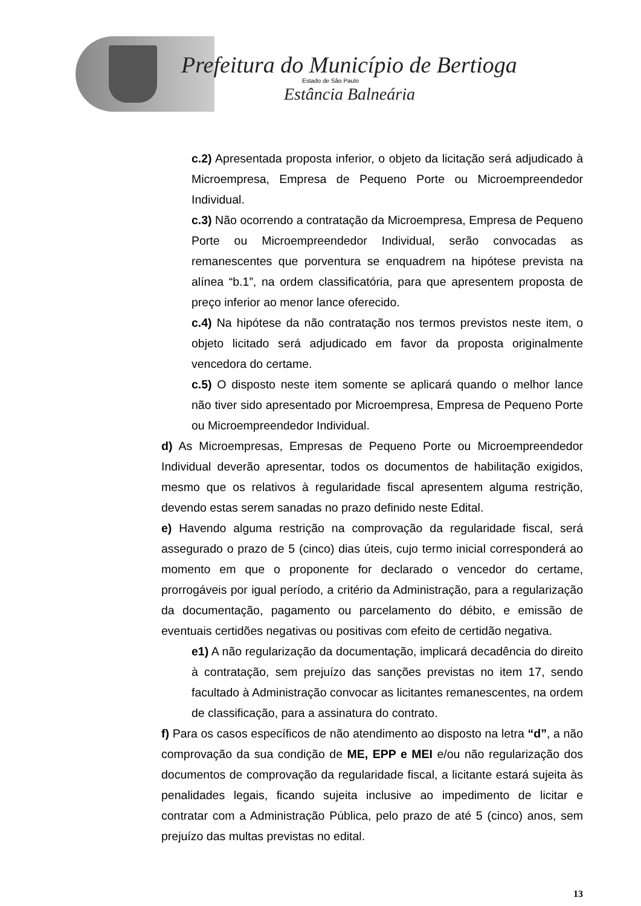Prefeitura do Município de Bertioga
Estado de São Paulo
Estância Balneária
c.2) Apresentada proposta inferior, o objeto da licitação será adjudicado à Microempresa, Empresa de Pequeno Porte ou Microempreendedor Individual.
c.3) Não ocorrendo a contratação da Microempresa, Empresa de Pequeno Porte ou Microempreendedor Individual, serão convocadas as remanescentes que porventura se enquadrem na hipótese prevista na alínea “b.1”, na ordem classificatória, para que apresentem proposta de preço inferior ao menor lance oferecido.
c.4) Na hipótese da não contratação nos termos previstos neste item, o objeto licitado será adjudicado em favor da proposta originalmente vencedora do certame.
c.5) O disposto neste item somente se aplicará quando o melhor lance não tiver sido apresentado por Microempresa, Empresa de Pequeno Porte ou Microempreendedor Individual.
d) As Microempresas, Empresas de Pequeno Porte ou Microempreendedor Individual deverão apresentar, todos os documentos de habilitação exigidos, mesmo que os relativos à regularidade fiscal apresentem alguma restrição, devendo estas serem sanadas no prazo definido neste Edital.
e) Havendo alguma restrição na comprovação da regularidade fiscal, será assegurado o prazo de 5 (cinco) dias úteis, cujo termo inicial corresponderá ao momento em que o proponente for declarado o vencedor do certame, prorrogáveis por igual período, a critério da Administração, para a regularização da documentação, pagamento ou parcelamento do débito, e emissão de eventuais certidões negativas ou positivas com efeito de certidão negativa.
e1) A não regularização da documentação, implicará decadência do direito à contratação, sem prejuízo das sanções previstas no item 17, sendo facultado à Administração convocar as licitantes remanescentes, na ordem de classificação, para a assinatura do contrato.
f) Para os casos específicos de não atendimento ao disposto na letra “d”, a não comprovação da sua condição de ME, EPP e MEI e/ou não regularização dos documentos de comprovação da regularidade fiscal, a licitante estará sujeita às penalidades legais, ficando sujeita inclusive ao impedimento de licitar e contratar com a Administração Pública, pelo prazo de até 5 (cinco) anos, sem prejuízo das multas previstas no edital.
13